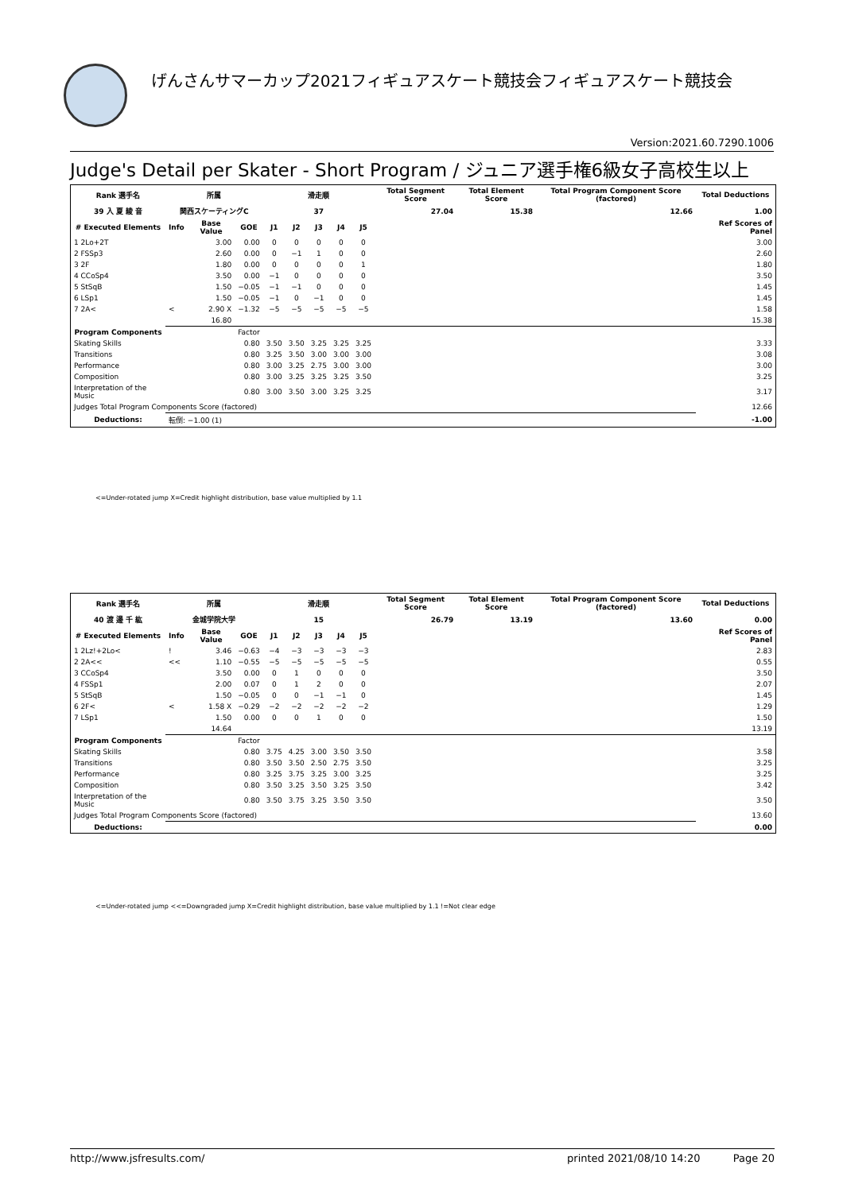げんさんサマーカップ2021フィギュアスケート競技会フィギュアスケート競技会
Version:2021.60.7290.1006
Judge's Detail per Skater - Short Program / ジュニア選手権6級女子高校生以上
| Rank 選手名 | 所属 | | | 滑走順 | | | | | Total Segment Score | Total Element Score | Total Program Component Score (factored) | Total Deductions |
| --- | --- | --- | --- | --- | --- | --- | --- | --- | --- | --- | --- | --- |
| 39 入 夏 綾 音 | 関西スケーティングC | | | 37 | | | | | 27.04 | 15.38 | 12.66 | 1.00 |
| # Executed Elements | Info | Base Value | GOE | J1 | J2 | J3 | J4 | J5 | | | | Ref Scores of Panel |
| 1 2Lo+2T | | 3.00 | 0.00 | 0 | 0 | 0 | 0 | 0 | | | | 3.00 |
| 2 FSSp3 | | 2.60 | 0.00 | 0 | −1 | 1 | 0 | 0 | | | | 2.60 |
| 3 2F | | 1.80 | 0.00 | 0 | 0 | 0 | 0 | 1 | | | | 1.80 |
| 4 CCoSp4 | | 3.50 | 0.00 | −1 | 0 | 0 | 0 | 0 | | | | 3.50 |
| 5 StSqB | | 1.50 | −0.05 | −1 | −1 | 0 | 0 | 0 | | | | 1.45 |
| 6 LSp1 | | 1.50 | −0.05 | −1 | 0 | −1 | 0 | 0 | | | | 1.45 |
| 7 2A< | < | 2.90 X | −1.32 | −5 | −5 | −5 | −5 | −5 | | | | 1.58 |
| | | 16.80 | | | | | | | | | | 15.38 |
| Program Components | | | Factor | | | | | | | | | |
| Skating Skills | | | 0.80 | 3.50 | 3.50 | 3.25 | 3.25 | 3.25 | | | | 3.33 |
| Transitions | | | 0.80 | 3.25 | 3.50 | 3.00 | 3.00 | 3.00 | | | | 3.08 |
| Performance | | | 0.80 | 3.00 | 3.25 | 2.75 | 3.00 | 3.00 | | | | 3.00 |
| Composition | | | 0.80 | 3.00 | 3.25 | 3.25 | 3.25 | 3.50 | | | | 3.25 |
| Interpretation of the Music | | | 0.80 | 3.00 | 3.50 | 3.00 | 3.25 | 3.25 | | | | 3.17 |
| Judges Total Program Components Score (factored) | | | | | | | | | | | | 12.66 |
| Deductions: | 転倒: −1.00 (1) | | | | | | | | | | | -1.00 |
<=Under-rotated jump X=Credit highlight distribution, base value multiplied by 1.1
| Rank 選手名 | 所属 | | | 滑走順 | | | | | Total Segment Score | Total Element Score | Total Program Component Score (factored) | Total Deductions |
| --- | --- | --- | --- | --- | --- | --- | --- | --- | --- | --- | --- | --- |
| 40 渡 邊 千 紘 | 金城学院大学 | | | 15 | | | | | 26.79 | 13.19 | 13.60 | 0.00 |
| # Executed Elements | Info | Base Value | GOE | J1 | J2 | J3 | J4 | J5 | | | | Ref Scores of Panel |
| 1 2Lz!+2Lo< | ! | 3.46 | −0.63 | −4 | −3 | −3 | −3 | −3 | | | | 2.83 |
| 2 2A<< | << | 1.10 | −0.55 | −5 | −5 | −5 | −5 | −5 | | | | 0.55 |
| 3 CCoSp4 | | 3.50 | 0.00 | 0 | 1 | 0 | 0 | 0 | | | | 3.50 |
| 4 FSSp1 | | 2.00 | 0.07 | 0 | 1 | 2 | 0 | 0 | | | | 2.07 |
| 5 StSqB | | 1.50 | −0.05 | 0 | 0 | −1 | −1 | 0 | | | | 1.45 |
| 6 2F< | < | 1.58 X | −0.29 | −2 | −2 | −2 | −2 | −2 | | | | 1.29 |
| 7 LSp1 | | 1.50 | 0.00 | 0 | 0 | 1 | 0 | 0 | | | | 1.50 |
| | | 14.64 | | | | | | | | | | 13.19 |
| Program Components | | | Factor | | | | | | | | | |
| Skating Skills | | | 0.80 | 3.75 | 4.25 | 3.00 | 3.50 | 3.50 | | | | 3.58 |
| Transitions | | | 0.80 | 3.50 | 3.50 | 2.50 | 2.75 | 3.50 | | | | 3.25 |
| Performance | | | 0.80 | 3.25 | 3.75 | 3.25 | 3.00 | 3.25 | | | | 3.25 |
| Composition | | | 0.80 | 3.50 | 3.25 | 3.50 | 3.25 | 3.50 | | | | 3.42 |
| Interpretation of the Music | | | 0.80 | 3.50 | 3.75 | 3.25 | 3.50 | 3.50 | | | | 3.50 |
| Judges Total Program Components Score (factored) | | | | | | | | | | | | 13.60 |
| Deductions: | | | | | | | | | | | | 0.00 |
<=Under-rotated jump <<=Downgraded jump X=Credit highlight distribution, base value multiplied by 1.1 !=Not clear edge
http://www.jsfresults.com/ printed 2021/08/10 14:20 Page 20